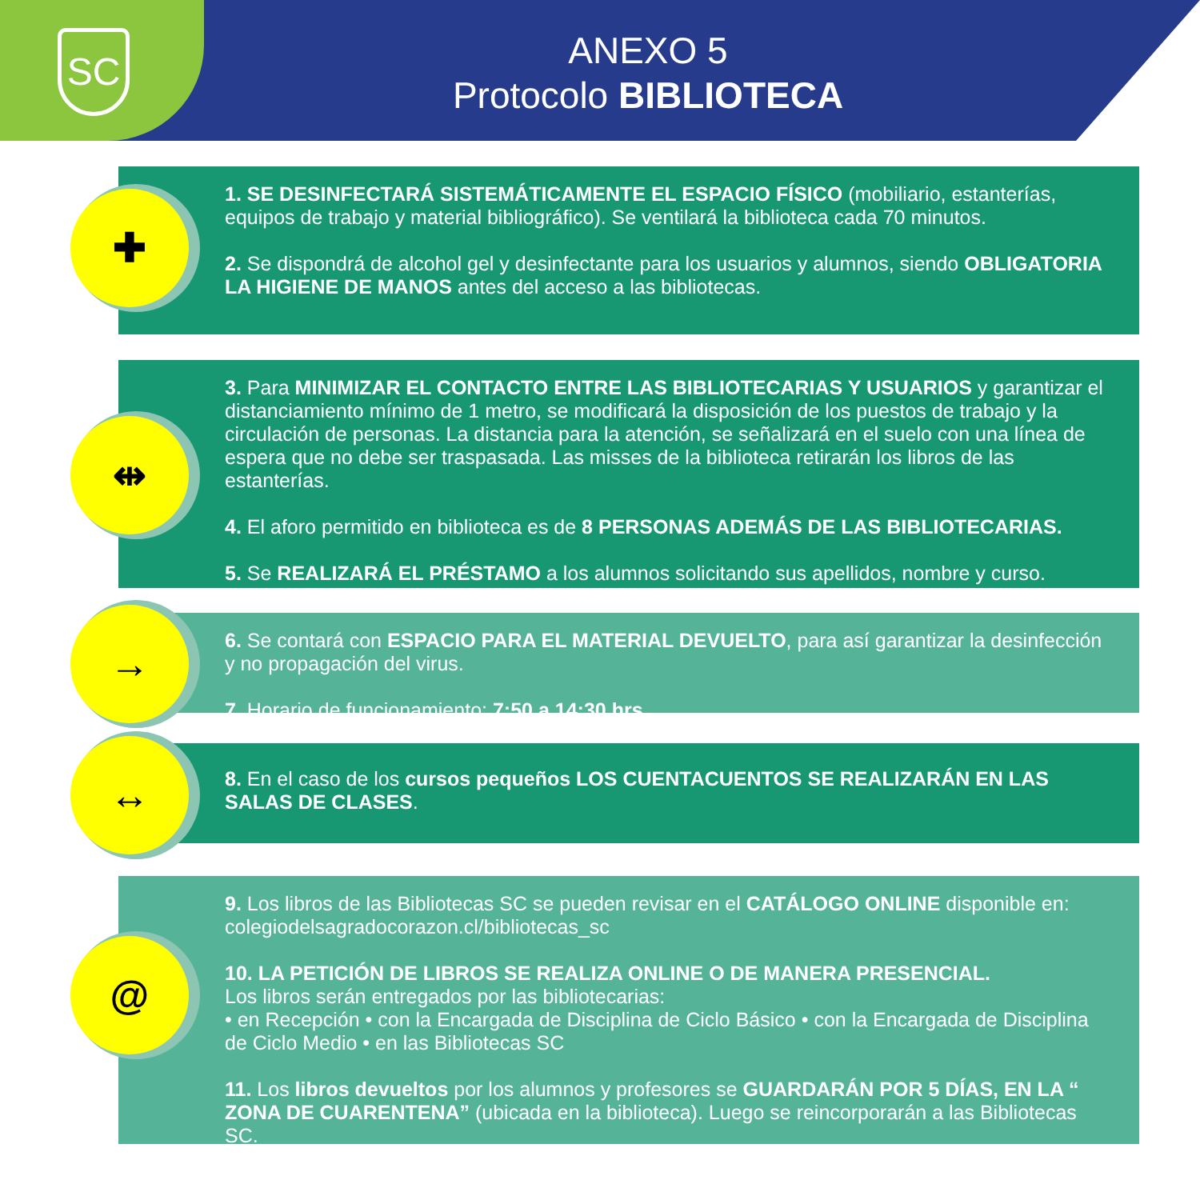SC
ANEXO 5
Protocolo BIBLIOTECA
1. SE DESINFECTARÁ SISTEMÁTICAMENTE EL ESPACIO FÍSICO (mobiliario, estanterías, equipos de trabajo y material bibliográfico). Se ventilará la biblioteca cada 70 minutos.
2. Se dispondrá de alcohol gel y desinfectante para los usuarios y alumnos, siendo OBLIGATORIA LA HIGIENE DE MANOS antes del acceso a las bibliotecas.
✚
3. Para MINIMIZAR EL CONTACTO ENTRE LAS BIBLIOTECARIAS Y USUARIOS y garantizar el distanciamiento mínimo de 1 metro, se modificará la disposición de los puestos de trabajo y la circulación de personas. La distancia para la atención, se señalizará en el suelo con una línea de espera que no debe ser traspasada. Las misses de la biblioteca retirarán los libros de las estanterías.
4. El aforo permitido en biblioteca es de 8 PERSONAS ADEMÁS DE LAS BIBLIOTECARIAS.
5. Se REALIZARÁ EL PRÉSTAMO a los alumnos solicitando sus apellidos, nombre y curso.
⇹
6. Se contará con ESPACIO PARA EL MATERIAL DEVUELTO, para así garantizar la desinfección y no propagación del virus.
7. Horario de funcionamiento: 7:50 a 14:30 hrs.
→
8. En el caso de los cursos pequeños LOS CUENTACUENTOS SE REALIZARÁN EN LAS SALAS DE CLASES.
↔
9. Los libros de las Bibliotecas SC se pueden revisar en el CATÁLOGO ONLINE disponible en: colegiodelsagradocorazon.cl/bibliotecas_sc
10. LA PETICIÓN DE LIBROS SE REALIZA ONLINE O DE MANERA PRESENCIAL.
Los libros serán entregados por las bibliotecarias:
• en Recepción • con la Encargada de Disciplina de Ciclo Básico • con la Encargada de Disciplina de Ciclo Medio • en las Bibliotecas SC
11. Los libros devueltos por los alumnos y profesores se GUARDARÁN POR 5 DÍAS, EN LA “ ZONA DE CUARENTENA” (ubicada en la biblioteca). Luego se reincorporarán a las Bibliotecas SC.
@